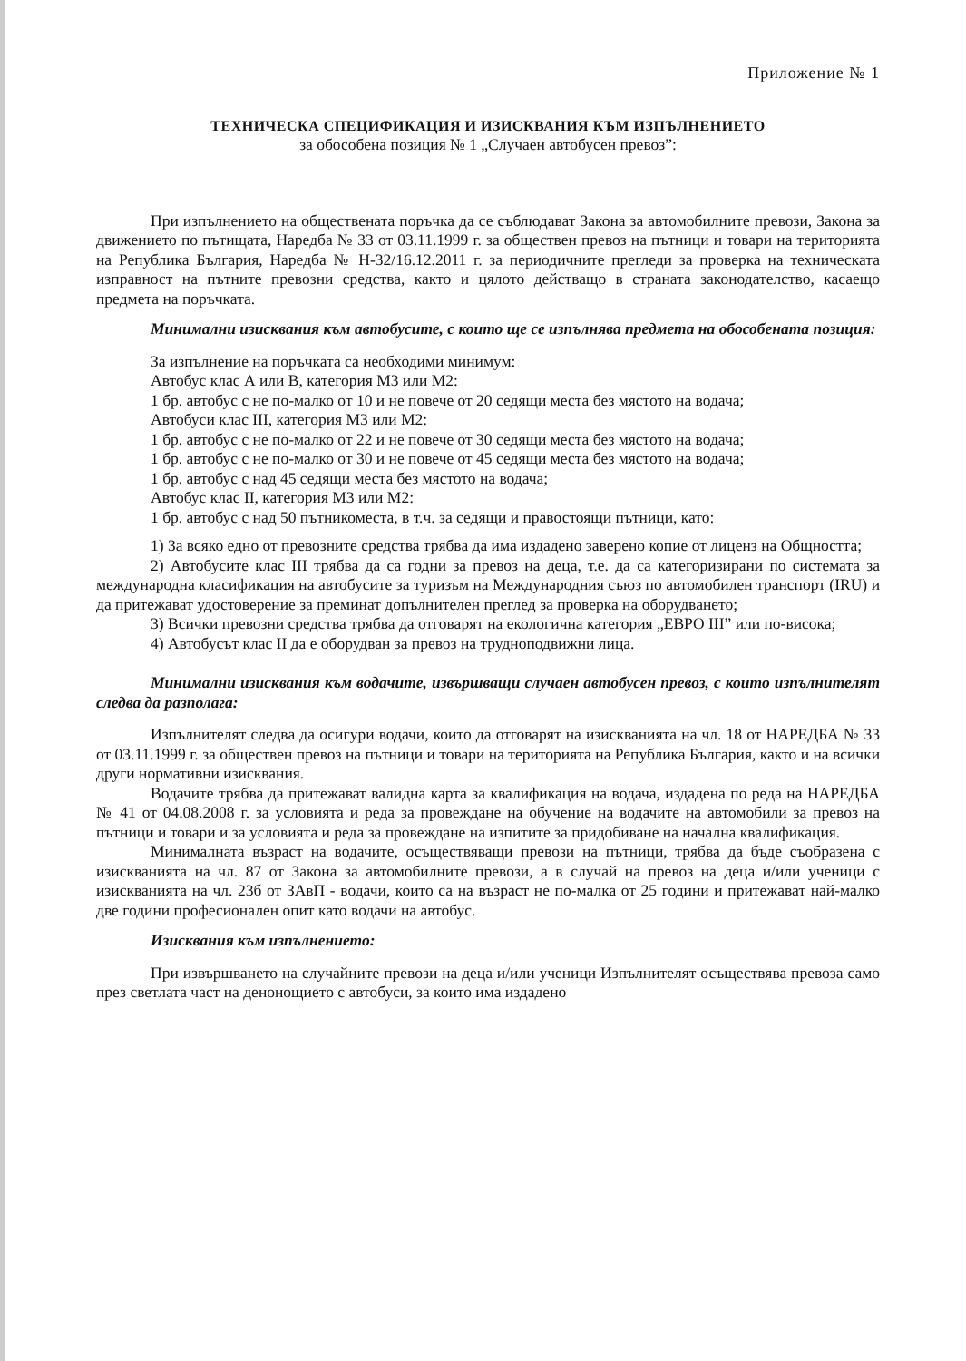Приложение № 1
ТЕХНИЧЕСКА СПЕЦИФИКАЦИЯ И ИЗИСКВАНИЯ КЪМ ИЗПЪЛНЕНИЕТО
за обособена позиция № 1 „Случаен автобусен превоз”:
При изпълнението на обществената поръчка да се съблюдават Закона за автомобилните превози, Закона за движението по пътищата, Наредба № 33 от 03.11.1999 г. за обществен превоз на пътници и товари на територията на Република България, Наредба № Н-32/16.12.2011 г. за периодичните прегледи за проверка на техническата изправност на пътните превозни средства, както и цялото действащо в страната законодателство, касаещо предмета на поръчката.
Минимални изисквания към автобусите, с които ще се изпълнява предмета на обособената позиция:
За изпълнение на поръчката са необходими минимум:
Автобус клас А или В, категория М3 или М2:
1 бр. автобус с не по-малко от 10 и не повече от 20 седящи места без мястото на водача;
Автобуси клас III, категория М3 или М2:
1 бр. автобус с не по-малко от 22 и не повече от 30 седящи места без мястото на водача;
1 бр. автобус с не по-малко от 30 и не повече от 45 седящи места без мястото на водача;
1 бр. автобус с над 45 седящи места без мястото на водача;
Автобус клас II, категория М3 или М2:
1 бр. автобус с над 50 пътникоместа, в т.ч. за седящи и правостоящи пътници, като:
1) За всяко едно от превозните средства трябва да има издадено заверено копие от лиценз на Общността;
2) Автобусите клас III трябва да са годни за превоз на деца, т.е. да са категоризирани по системата за международна класификация на автобусите за туризъм на Международния съюз по автомобилен транспорт (IRU) и да притежават удостоверение за преминат допълнителен преглед за проверка на оборудването;
3) Всички превозни средства трябва да отговарят на екологична категория „ЕВРО III” или по-висока;
4) Автобусът клас II да е оборудван за превоз на трудноподвижни лица.
Минимални изисквания към водачите, извършващи случаен автобусен превоз, с които изпълнителят следва да разполага:
Изпълнителят следва да осигури водачи, които да отговарят на изискванията на чл. 18 от НАРЕДБА № 33 от 03.11.1999 г. за обществен превоз на пътници и товари на територията на Република България, както и на всички други нормативни изисквания.
Водачите трябва да притежават валидна карта за квалификация на водача, издадена по реда на НАРЕДБА № 41 от 04.08.2008 г. за условията и реда за провеждане на обучение на водачите на автомобили за превоз на пътници и товари и за условията и реда за провеждане на изпитите за придобиване на начална квалификация.
Минималната възраст на водачите, осъществяващи превози на пътници, трябва да бъде съобразена с изискванията на чл. 87 от Закона за автомобилните превози, а в случай на превоз на деца и/или ученици с изискванията на чл. 23б от ЗАвП - водачи, които са на възраст не по-малка от 25 години и притежават най-малко две години професионален опит като водачи на автобус.
Изисквания към изпълнението:
При извършването на случайните превози на деца и/или ученици Изпълнителят осъществява превоза само през светлата част на денонощието с автобуси, за които има издадено